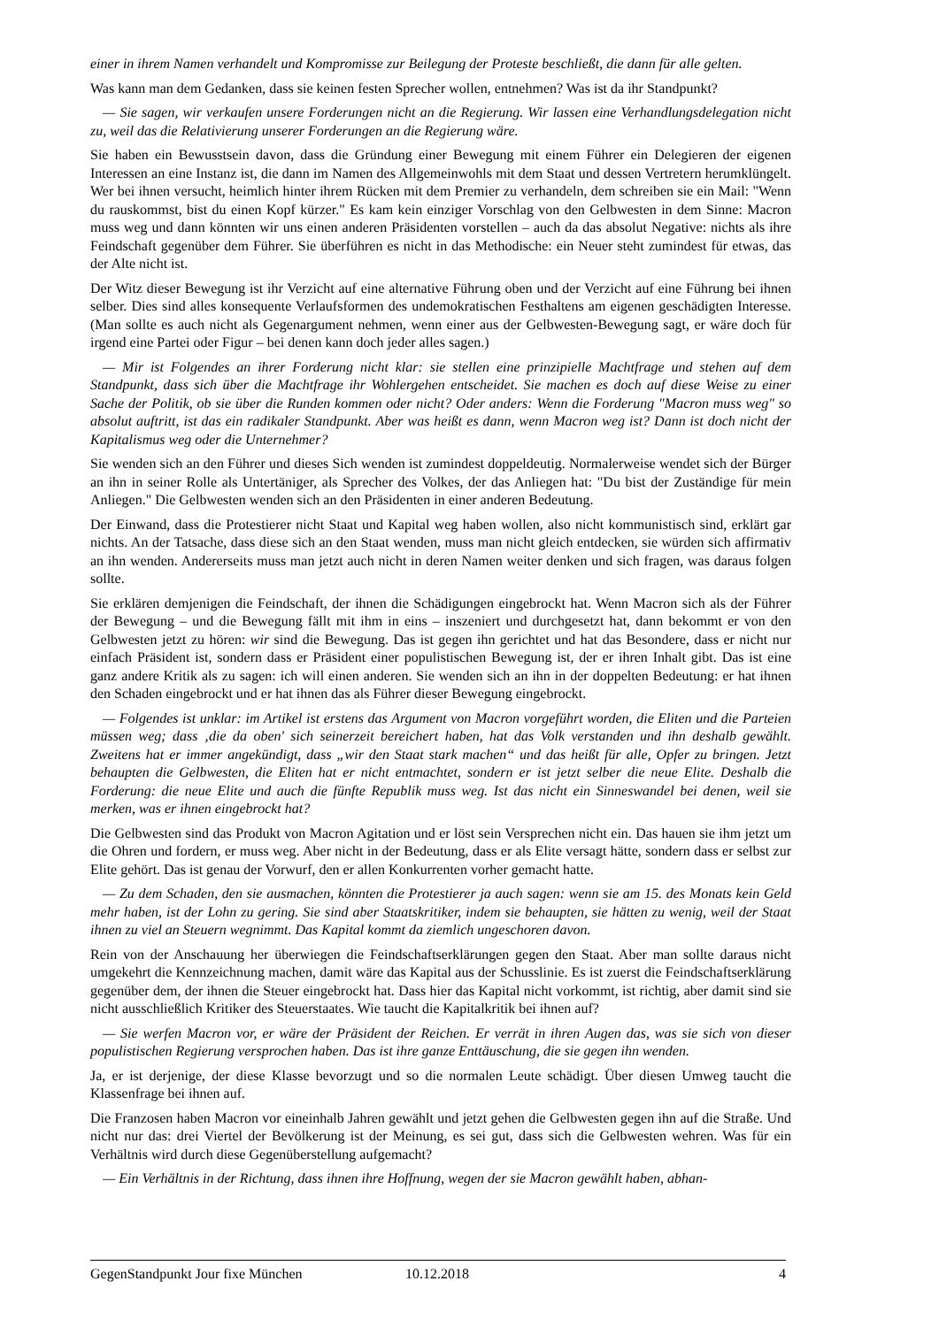einer in ihrem Namen verhandelt und Kompromisse zur Beilegung der Proteste beschließt, die dann für alle gelten.
Was kann man dem Gedanken, dass sie keinen festen Sprecher wollen, entnehmen? Was ist da ihr Standpunkt?
— Sie sagen, wir verkaufen unsere Forderungen nicht an die Regierung. Wir lassen eine Verhandlungsdelegation nicht zu, weil das die Relativierung unserer Forderungen an die Regierung wäre.
Sie haben ein Bewusstsein davon, dass die Gründung einer Bewegung mit einem Führer ein Delegieren der eigenen Interessen an eine Instanz ist, die dann im Namen des Allgemeinwohls mit dem Staat und dessen Vertretern herumklüngelt. Wer bei ihnen versucht, heimlich hinter ihrem Rücken mit dem Premier zu verhandeln, dem schreiben sie ein Mail: "Wenn du rauskommst, bist du einen Kopf kürzer." Es kam kein einziger Vorschlag von den Gelbwesten in dem Sinne: Macron muss weg und dann könnten wir uns einen anderen Präsidenten vorstellen – auch da das absolut Negative: nichts als ihre Feindschaft gegenüber dem Führer. Sie überführen es nicht in das Methodische: ein Neuer steht zumindest für etwas, das der Alte nicht ist.
Der Witz dieser Bewegung ist ihr Verzicht auf eine alternative Führung oben und der Verzicht auf eine Führung bei ihnen selber. Dies sind alles konsequente Verlaufsformen des undemokratischen Festhaltens am eigenen geschädigten Interesse. (Man sollte es auch nicht als Gegenargument nehmen, wenn einer aus der Gelbwesten-Bewegung sagt, er wäre doch für irgend eine Partei oder Figur – bei denen kann doch jeder alles sagen.)
— Mir ist Folgendes an ihrer Forderung nicht klar: sie stellen eine prinzipielle Machtfrage und stehen auf dem Standpunkt, dass sich über die Machtfrage ihr Wohlergehen entscheidet. Sie machen es doch auf diese Weise zu einer Sache der Politik, ob sie über die Runden kommen oder nicht? Oder anders: Wenn die Forderung "Macron muss weg" so absolut auftritt, ist das ein radikaler Standpunkt. Aber was heißt es dann, wenn Macron weg ist? Dann ist doch nicht der Kapitalismus weg oder die Unternehmer?
Sie wenden sich an den Führer und dieses Sich wenden ist zumindest doppeldeutig. Normalerweise wendet sich der Bürger an ihn in seiner Rolle als Untertäniger, als Sprecher des Volkes, der das Anliegen hat: "Du bist der Zuständige für mein Anliegen." Die Gelbwesten wenden sich an den Präsidenten in einer anderen Bedeutung.
Der Einwand, dass die Protestierer nicht Staat und Kapital weg haben wollen, also nicht kommunistisch sind, erklärt gar nichts. An der Tatsache, dass diese sich an den Staat wenden, muss man nicht gleich entdecken, sie würden sich affirmativ an ihn wenden. Andererseits muss man jetzt auch nicht in deren Namen weiter denken und sich fragen, was daraus folgen sollte.
Sie erklären demjenigen die Feindschaft, der ihnen die Schädigungen eingebrockt hat. Wenn Macron sich als der Führer der Bewegung – und die Bewegung fällt mit ihm in eins – inszeniert und durchgesetzt hat, dann bekommt er von den Gelbwesten jetzt zu hören: wir sind die Bewegung. Das ist gegen ihn gerichtet und hat das Besondere, dass er nicht nur einfach Präsident ist, sondern dass er Präsident einer populistischen Bewegung ist, der er ihren Inhalt gibt. Das ist eine ganz andere Kritik als zu sagen: ich will einen anderen. Sie wenden sich an ihn in der doppelten Bedeutung: er hat ihnen den Schaden eingebrockt und er hat ihnen das als Führer dieser Bewegung eingebrockt.
— Folgendes ist unklar: im Artikel ist erstens das Argument von Macron vorgeführt worden, die Eliten und die Parteien müssen weg; dass ‚die da oben' sich seinerzeit bereichert haben, hat das Volk verstanden und ihn deshalb gewählt. Zweitens hat er immer angekündigt, dass „wir den Staat stark machen“ und das heißt für alle, Opfer zu bringen. Jetzt behaupten die Gelbwesten, die Eliten hat er nicht entmachtet, sondern er ist jetzt selber die neue Elite. Deshalb die Forderung: die neue Elite und auch die fünfte Republik muss weg. Ist das nicht ein Sinneswandel bei denen, weil sie merken, was er ihnen eingebrockt hat?
Die Gelbwesten sind das Produkt von Macron Agitation und er löst sein Versprechen nicht ein. Das hauen sie ihm jetzt um die Ohren und fordern, er muss weg. Aber nicht in der Bedeutung, dass er als Elite versagt hätte, sondern dass er selbst zur Elite gehört. Das ist genau der Vorwurf, den er allen Konkurrenten vorher gemacht hatte.
— Zu dem Schaden, den sie ausmachen, könnten die Protestierer ja auch sagen: wenn sie am 15. des Monats kein Geld mehr haben, ist der Lohn zu gering. Sie sind aber Staatskritiker, indem sie behaupten, sie hätten zu wenig, weil der Staat ihnen zu viel an Steuern wegnimmt. Das Kapital kommt da ziemlich ungeschoren davon.
Rein von der Anschauung her überwiegen die Feindschaftserklärungen gegen den Staat. Aber man sollte daraus nicht umgekehrt die Kennzeichnung machen, damit wäre das Kapital aus der Schusslinie. Es ist zuerst die Feindschaftserklärung gegenüber dem, der ihnen die Steuer eingebrockt hat. Dass hier das Kapital nicht vorkommt, ist richtig, aber damit sind sie nicht ausschließlich Kritiker des Steuerstaates. Wie taucht die Kapitalkritik bei ihnen auf?
— Sie werfen Macron vor, er wäre der Präsident der Reichen. Er verrät in ihren Augen das, was sie sich von dieser populistischen Regierung versprochen haben. Das ist ihre ganze Enttäuschung, die sie gegen ihn wenden.
Ja, er ist derjenige, der diese Klasse bevorzugt und so die normalen Leute schädigt. Über diesen Umweg taucht die Klassenfrage bei ihnen auf.
Die Franzosen haben Macron vor eineinhalb Jahren gewählt und jetzt gehen die Gelbwesten gegen ihn auf die Straße. Und nicht nur das: drei Viertel der Bevölkerung ist der Meinung, es sei gut, dass sich die Gelbwesten wehren. Was für ein Verhältnis wird durch diese Gegenüberstellung aufgemacht?
— Ein Verhältnis in der Richtung, dass ihnen ihre Hoffnung, wegen der sie Macron gewählt haben, abhan-
GegenStandpunkt Jour fixe München 10.12.2018 4